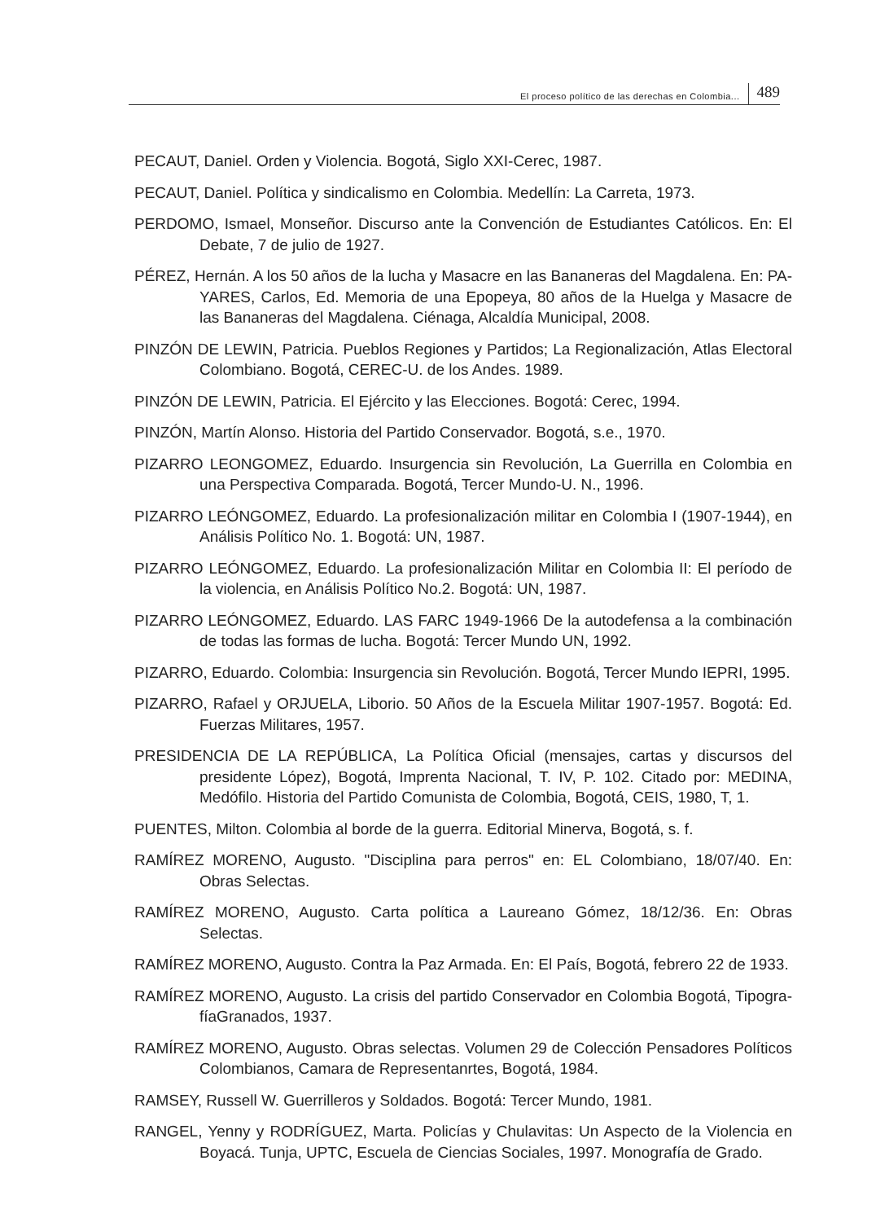El proceso político de las derechas en Colombia... 489
PECAUT, Daniel. Orden y Violencia. Bogotá, Siglo XXI-Cerec, 1987.
PECAUT, Daniel. Política y sindicalismo en Colombia. Medellín: La Carreta, 1973.
PERDOMO, Ismael, Monseñor. Discurso ante la Convención de Estudiantes Católicos. En: El Debate, 7 de julio de 1927.
PÉREZ, Hernán. A los 50 años de la lucha y Masacre en las Bananeras del Magdalena. En: PA-YARES, Carlos, Ed. Memoria de una Epopeya, 80 años de la Huelga y Masacre de las Bananeras del Magdalena. Ciénaga, Alcaldía Municipal, 2008.
PINZÓN DE LEWIN, Patricia. Pueblos Regiones y Partidos; La Regionalización, Atlas Electoral Colombiano. Bogotá, CEREC-U. de los Andes. 1989.
PINZÓN DE LEWIN, Patricia. El Ejército y las Elecciones. Bogotá: Cerec, 1994.
PINZÓN, Martín Alonso. Historia del Partido Conservador. Bogotá, s.e., 1970.
PIZARRO LEONGOMEZ, Eduardo. Insurgencia sin Revolución, La Guerrilla en Colombia en una Perspectiva Comparada. Bogotá, Tercer Mundo-U. N., 1996.
PIZARRO LEÓNGOMEZ, Eduardo. La profesionalización militar en Colombia I (1907-1944), en Análisis Político No. 1. Bogotá: UN, 1987.
PIZARRO LEÓNGOMEZ, Eduardo. La profesionalización Militar en Colombia II: El período de la violencia, en Análisis Político No.2. Bogotá: UN, 1987.
PIZARRO LEÓNGOMEZ, Eduardo. LAS FARC 1949-1966 De la autodefensa a la combinación de todas las formas de lucha. Bogotá: Tercer Mundo UN, 1992.
PIZARRO, Eduardo. Colombia: Insurgencia sin Revolución. Bogotá, Tercer Mundo IEPRI, 1995.
PIZARRO, Rafael y ORJUELA, Liborio. 50 Años de la Escuela Militar 1907-1957. Bogotá: Ed. Fuerzas Militares, 1957.
PRESIDENCIA DE LA REPÚBLICA, La Política Oficial (mensajes, cartas y discursos del presidente López), Bogotá, Imprenta Nacional, T. IV, P. 102. Citado por: MEDINA, Medófilo. Historia del Partido Comunista de Colombia, Bogotá, CEIS, 1980, T, 1.
PUENTES, Milton. Colombia al borde de la guerra. Editorial Minerva, Bogotá, s. f.
RAMÍREZ MORENO, Augusto. "Disciplina para perros" en: EL Colombiano, 18/07/40. En: Obras Selectas.
RAMÍREZ MORENO, Augusto. Carta política a Laureano Gómez, 18/12/36. En: Obras Selectas.
RAMÍREZ MORENO, Augusto. Contra la Paz Armada. En: El País, Bogotá, febrero 22 de 1933.
RAMÍREZ MORENO, Augusto. La crisis del partido Conservador en Colombia Bogotá, Tipogra-fíaGranados, 1937.
RAMÍREZ MORENO, Augusto. Obras selectas. Volumen 29 de Colección Pensadores Políticos Colombianos, Camara de Representanrtes, Bogotá, 1984.
RAMSEY, Russell W. Guerrilleros y Soldados. Bogotá: Tercer Mundo, 1981.
RANGEL, Yenny y RODRÍGUEZ, Marta. Policías y Chulavitas: Un Aspecto de la Violencia en Boyacá. Tunja, UPTC, Escuela de Ciencias Sociales, 1997. Monografía de Grado.